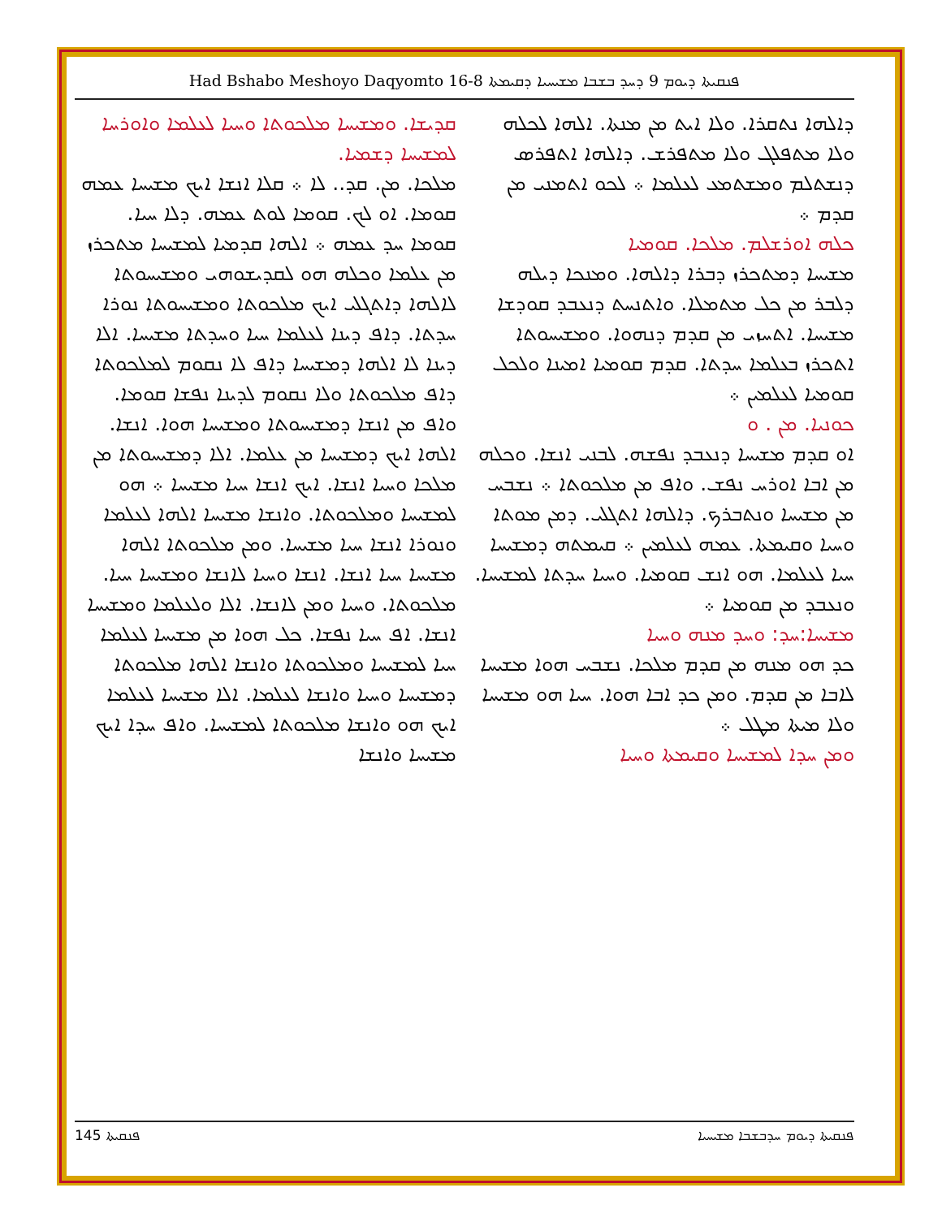Had Bshabo Meshoyo Daqyomto 16-8 ܦܢܩܝܬܐ ܕܝܘܡ 9 ܕܚܕ ܒܫܒܐ ܡܫܝܚܝܐ ܕܩܝܡܬܐ
ܕܐܠܗܐ ܢܬܩܪܐ. ܘܠܐ ܐܝܬ ܡܢ ܡܢܬܐ. ܐܠܗܐ ܠܟܠܗ ܘܠܐ ܡܬܦܠܓ ܘܠܐ ܡܬܦܪܫ. ܕܐܠܗܐ ܐܬܦܪܣ ܕܢܫܬܠܡ ܘܡܫܬܡܥ ܠܥܠܡܐ ܀ ܠܟܘ ܐܬܡܢܝ ܡܢ ܩܕܡ ܀
ܟܠܗ ܐܘܪܫܠܡ. ܡܠܟܐ. ܩܘܡܝܐ
ܡܫܝܚܐ ܕܡܬܟܪܙ ܕܒܪܐ ܕܐܠܗܐ. ܘܡܢܟܐ ܕܝܠܗ ܕܠܒܪ ܡܢ ܟܠ ܡܬܡܠܐ. ܘܐܬܢܚܬ ܕܢܥܒܕ ܩܘܕܫܐ ܡܫܝܚܐ. ܐܬܚܙܝ ܡܢ ܩܕܡ ܕܢܗܘܐ. ܘܡܫܝܚܘܬܐ ܐܬܟܪܙ ܒܥܠܡܐ ܚܕܬܐ. ܩܕܡ ܩܘܡܝܐ ܐܡܝܢܐ ܘܠܟܠ ܩܘܡܝܐ ܠܥܠܡܝܢ ܀
ܟܘܢܝܐ. ܡܢ . ܘ
ܐܘ ܩܕܡ ܡܫܝܚܐ ܕܢܥܒܕ ܢܦܫܗ. ܠܒܢܝ ܐܢܫܐ. ܘܟܠܗ ܡܢ ܐܒܐ ܐܘܪܚ ܢܦܫ. ܘܐܦ ܡܢ ܡܠܟܘܬܐ ܀ ܢܫܒܚ ܡܢ ܡܫܝܚܐ ܘܢܬܒܪܟ. ܕܐܠܗܐ ܐܬܓܠܝ. ܕܡܢ ܡܘܬܐ ܘܚܝܐ ܘܩܝܡܬܐ. ܥܡܗ ܠܥܠܡܝܢ ܀ ܩܝܡܬܗ ܕܡܫܝܚܐ ܚܝܐ ܠܥܠܡܐ. ܗܘ ܐܢܫ ܩܘܡܝܐ. ܘܚܝܐ ܚܕܬܐ ܠܡܫܝܚܐ. ܘܢܥܒܕ ܡܢ ܩܘܡܝܐ ܀
ܡܫܝܚܐ:ܚܕ: ܘܚܕ ܡܢܗ ܘܚܝܐ
ܟܕ ܗܘ ܡܢܗ ܡܢ ܩܕܡ ܡܠܟܐ. ܢܫܒܚ ܗܘܐ ܡܫܝܚܐ ܠܐܒܐ ܡܢ ܩܕܡ. ܘܡܢ ܟܕ ܐܒܐ ܗܘܐ. ܚܝܐ ܗܘ ܡܫܝܚܐ ܘܠܐ ܡܝܬܐ ܡܛܠ ܀
ܘܡܢ ܚܕܐ ܠܡܫܝܚܐ ܘܩܝܡܬܐ ܘܚܝܐ
ܩܕܝܫܐ. ܘܡܫܝܚܐ ܡܠܟܘܬܐ ܘܚܝܐ ܠܥܠܡܐ ܘܐܘܪܚܐ ܠܡܫܝܚܐ ܕܫܡܝܐ.
ܡܠܟܐ. ܡܢ. ܩܕ.. ܠܐ ܀ ܩܠܐ ܐܢܫܐ ܐܝܟ ܡܫܝܚܐ ܥܡܗ ܩܘܡܐ. ܐܘ ܠܟ. ܩܘܡܐ ܠܘܬ ܥܡܗ. ܕܠܐ ܚܝܐ. ܩܘܡܐ ܚܕ ܥܡܗ ܀ ܐܠܗܐ ܩܕܡܝܐ ܠܡܫܝܚܐ ܡܬܟܪܙ ܡܢ ܥܠܡܐ ܘܟܠܗ ܗܘ ܠܩܕܝܫܘܗܝ ܘܡܫܝܚܘܬܐ ܠܐܠܗܐ ܕܐܬܓܠܝ ܐܝܟ ܡܠܟܘܬܐ ܘܡܫܝܚܘܬܐ ܢܘܪܐ ܚܕܬܐ. ܕܐܦ ܕܝܢܐ ܠܥܠܡܐ ܚܝܐ ܘܚܕܬܐ ܡܫܝܚܐ. ܐܠܐ ܕܝܢܐ ܠܐ ܐܠܗܐ ܕܡܫܝܚܐ ܕܐܦ ܠܐ ܢܩܘܡ ܠܡܠܟܘܬܐ ܕܐܦ ܡܠܟܘܬܐ ܘܠܐ ܢܩܘܡ ܠܕܝܢܐ ܢܦܫܐ ܩܘܡܐ. ܘܐܦ ܡܢ ܐܢܫܐ ܕܡܫܝܚܘܬܐ ܘܡܫܝܚܐ ܗܘܐ. ܐܢܫܐ. ܐܠܗܐ ܐܝܟ ܕܡܫܝܚܐ ܡܢ ܥܠܡܐ. ܐܠܐ ܕܡܫܝܚܘܬܐ ܡܢ ܡܠܟܐ ܘܚܝܐ ܐܢܫܐ. ܐܝܟ ܐܢܫܐ ܚܝܐ ܡܫܝܚܐ ܀ ܗܘ ܠܡܫܝܚܐ ܘܡܠܟܘܬܐ. ܘܐܢܫܐ ܡܫܝܚܐ ܐܠܗܐ ܠܥܠܡܐ ܘܢܘܪܐ ܐܢܫܐ ܚܝܐ ܡܫܝܚܐ. ܘܡܢ ܡܠܟܘܬܐ ܐܠܗܐ ܡܫܝܚܐ ܚܝܐ ܐܢܫܐ. ܐܢܫܐ ܘܚܝܐ ܠܐܢܫܐ ܘܡܫܝܚܐ ܚܝܐ. ܡܠܟܘܬܐ. ܘܚܝܐ ܘܡܢ ܠܐܢܫܐ. ܐܠܐ ܘܠܥܠܡܐ ܘܡܫܝܚܐ ܐܢܫܐ. ܐܦ ܚܝܐ ܢܦܫܐ. ܟܠ ܗܘܐ ܡܢ ܡܫܝܚܐ ܠܥܠܡܐ ܚܝܐ ܠܡܫܝܚܐ ܘܡܠܟܘܬܐ ܘܐܢܫܐ ܐܠܗܐ ܡܠܟܘܬܐ ܕܡܫܝܚܐ ܘܚܝܐ ܘܐܢܫܐ ܠܥܠܡܐ. ܐܠܐ ܡܫܝܚܐ ܠܥܠܡܐ ܐܝܟ ܗܘ ܘܐܢܫܐ ܡܠܟܘܬܐ ܠܡܫܝܚܐ. ܘܐܦ ܚܕܐ ܐܝܟ ܡܫܝܚܐ ܘܐܢܫܐ
ܦܢܩܝܬܐ 145 ܦܢܩܝܬܐ ܕܝܘܡ ܚܕܒܫܒܐ ܡܫܝܚܝܐ